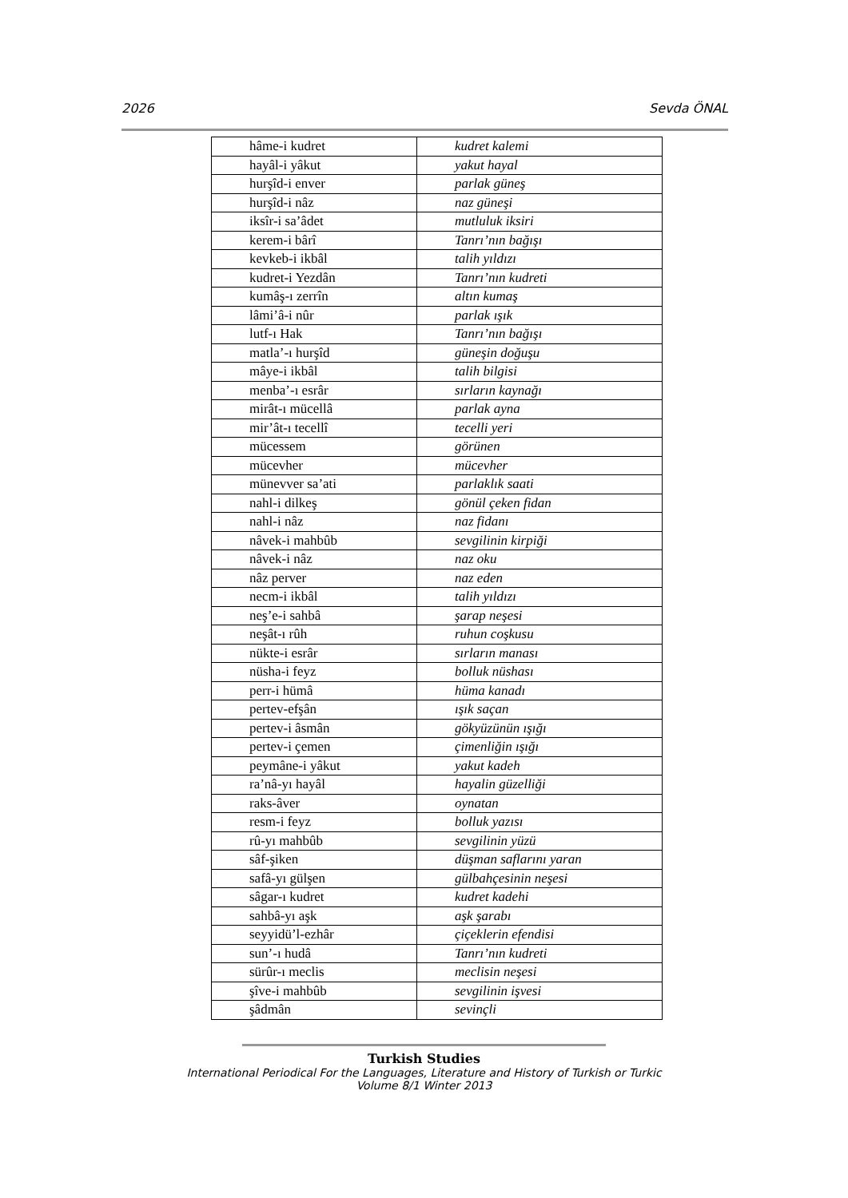2026 Sevda ÖNAL
| hâme-i kudret | kudret kalemi |
| hayâl-i yâkut | yakut hayal |
| hurşîd-i enver | parlak güneş |
| hurşîd-i nâz | naz güneşi |
| iksîr-i sa’âdet | mutluluk iksiri |
| kerem-i bârî | Tanrı’nın bağışı |
| kevkeb-i ikbâl | talih yıldızı |
| kudret-i Yezdân | Tanrı’nın kudreti |
| kumâş-ı zerrîn | altın kumaş |
| lâmi’â-i nûr | parlak ışık |
| lutf-ı Hak | Tanrı’nın bağışı |
| matla’-ı hurşîd | güneşin doğuşu |
| mâye-i ikbâl | talih bilgisi |
| menba’-ı esrâr | sırların kaynağı |
| mirât-ı mücellâ | parlak ayna |
| mir’ât-ı tecellî | tecelli yeri |
| mücessem | görünen |
| mücevher | mücevher |
| münevver sa’ati | parlaklık saati |
| nahl-i dilkeş | gönül çeken fidan |
| nahl-i nâz | naz fidanı |
| nâvek-i mahbûb | sevgilinin kirpiği |
| nâvek-i nâz | naz oku |
| nâz perver | naz eden |
| necm-i ikbâl | talih yıldızı |
| neş’e-i sahbâ | şarap neşesi |
| neşât-ı rûh | ruhun coşkusu |
| nükte-i esrâr | sırların manası |
| nüsha-i feyz | bolluk nüshası |
| perr-i hümâ | hüma kanadı |
| pertev-efşân | ışık saçan |
| pertev-i âsmân | gökyüzünün ışığı |
| pertev-i çemen | çimenliğin ışığı |
| peymâne-i yâkut | yakut kadeh |
| ra’nâ-yı hayâl | hayalin güzelliği |
| raks-âver | oynatan |
| resm-i feyz | bolluk yazısı |
| rû-yı mahbûb | sevgilinin yüzü |
| sâf-şiken | düşman saflarını yaran |
| safâ-yı gülşen | gülbahçesinin neşesi |
| sâgar-ı kudret | kudret kadehi |
| sahbâ-yı aşk | aşk şarabı |
| seyyidü’l-ezhâr | çiçeklerin efendisi |
| sun’-ı hudâ | Tanrı’nın kudreti |
| sürûr-ı meclis | meclisin neşesi |
| şîve-i mahbûb | sevgilinin işvesi |
| şâdmân | sevinçli |
Turkish Studies
International Periodical For the Languages, Literature and History of Turkish or Turkic
Volume 8/1 Winter 2013